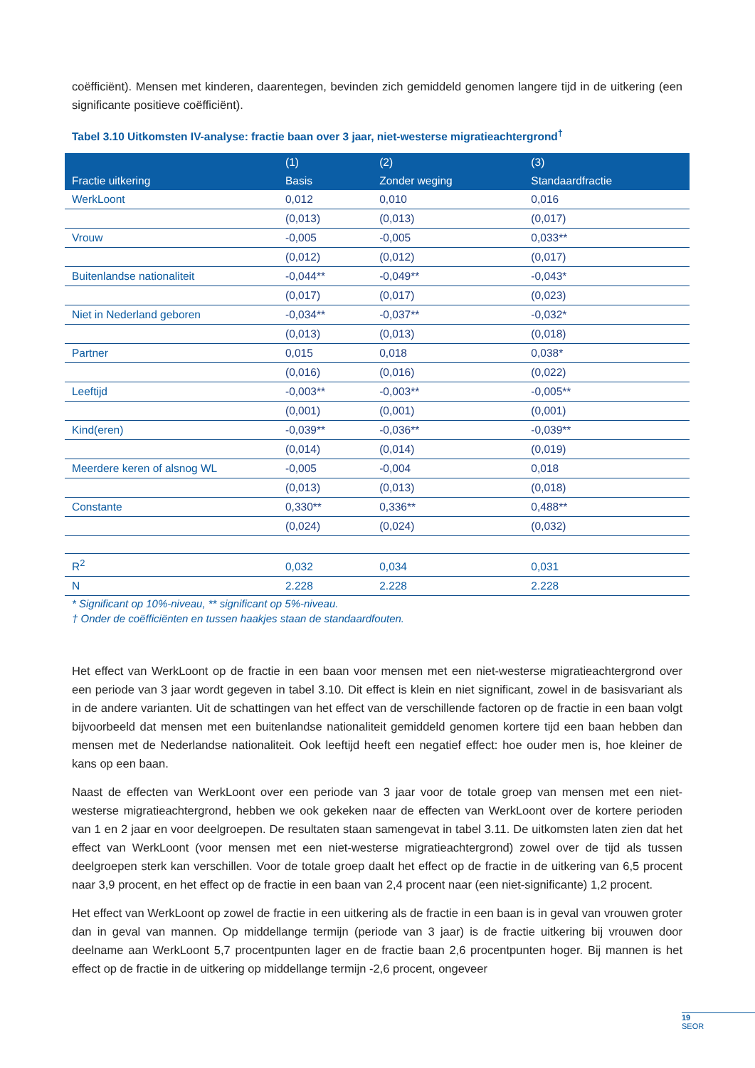coëfficiënt). Mensen met kinderen, daarentegen, bevinden zich gemiddeld genomen langere tijd in de uitkering (een significante positieve coëfficiënt).
Tabel 3.10 Uitkomsten IV-analyse: fractie baan over 3 jaar, niet-westerse migratieachtergrond<sup>†</sup>
| Fractie uitkering | (1) Basis | (2) Zonder weging | (3) Standaardfractie |
| --- | --- | --- | --- |
| WerkLoont | 0,012 | 0,010 | 0,016 |
| | (0,013) | (0,013) | (0,017) |
| Vrouw | -0,005 | -0,005 | 0,033** |
| | (0,012) | (0,012) | (0,017) |
| Buitenlandse nationaliteit | -0,044** | -0,049** | -0,043* |
| | (0,017) | (0,017) | (0,023) |
| Niet in Nederland geboren | -0,034** | -0,037** | -0,032* |
| | (0,013) | (0,013) | (0,018) |
| Partner | 0,015 | 0,018 | 0,038* |
| | (0,016) | (0,016) | (0,022) |
| Leeftijd | -0,003** | -0,003** | -0,005** |
| | (0,001) | (0,001) | (0,001) |
| Kind(eren) | -0,039** | -0,036** | -0,039** |
| | (0,014) | (0,014) | (0,019) |
| Meerdere keren of alsnog WL | -0,005 | -0,004 | 0,018 |
| | (0,013) | (0,013) | (0,018) |
| Constante | 0,330** | 0,336** | 0,488** |
| | (0,024) | (0,024) | (0,032) |
| R<sup>2</sup> | 0,032 | 0,034 | 0,031 |
| N | 2.228 | 2.228 | 2.228 |
* Significant op 10%-niveau, ** significant op 5%-niveau.
† Onder de coëfficiënten en tussen haakjes staan de standaardfouten.
Het effect van WerkLoont op de fractie in een baan voor mensen met een niet-westerse migratieachtergrond over een periode van 3 jaar wordt gegeven in tabel 3.10. Dit effect is klein en niet significant, zowel in de basisvariant als in de andere varianten. Uit de schattingen van het effect van de verschillende factoren op de fractie in een baan volgt bijvoorbeeld dat mensen met een buitenlandse nationaliteit gemiddeld genomen kortere tijd een baan hebben dan mensen met de Nederlandse nationaliteit. Ook leeftijd heeft een negatief effect: hoe ouder men is, hoe kleiner de kans op een baan.
Naast de effecten van WerkLoont over een periode van 3 jaar voor de totale groep van mensen met een niet-westerse migratieachtergrond, hebben we ook gekeken naar de effecten van WerkLoont over de kortere perioden van 1 en 2 jaar en voor deelgroepen. De resultaten staan samengevat in tabel 3.11. De uitkomsten laten zien dat het effect van WerkLoont (voor mensen met een niet-westerse migratieachtergrond) zowel over de tijd als tussen deelgroepen sterk kan verschillen. Voor de totale groep daalt het effect op de fractie in de uitkering van 6,5 procent naar 3,9 procent, en het effect op de fractie in een baan van 2,4 procent naar (een niet-significante) 1,2 procent.
Het effect van WerkLoont op zowel de fractie in een uitkering als de fractie in een baan is in geval van vrouwen groter dan in geval van mannen. Op middellange termijn (periode van 3 jaar) is de fractie uitkering bij vrouwen door deelname aan WerkLoont 5,7 procentpunten lager en de fractie baan 2,6 procentpunten hoger. Bij mannen is het effect op de fractie in de uitkering op middellange termijn -2,6 procent, ongeveer
19
SEOR